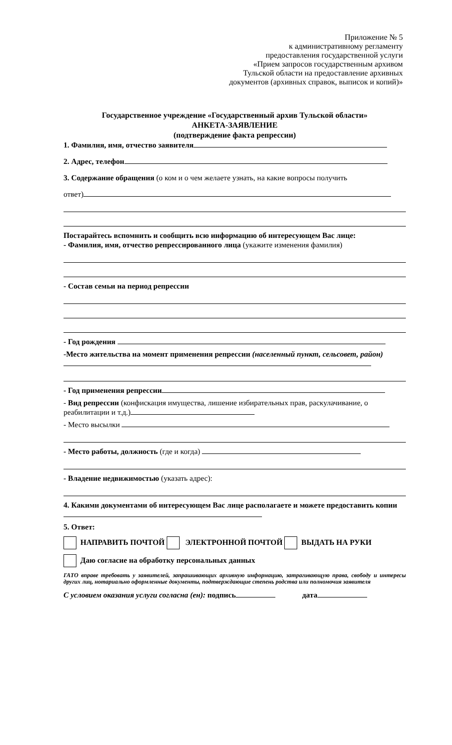Приложение № 5
к административному регламенту
предоставления государственной услуги
«Прием запросов государственным архивом
Тульской области на предоставление архивных
документов (архивных справок, выписок и копий)»
Государственное учреждение «Государственный архив Тульской области»
АНКЕТА-ЗАЯВЛЕНИЕ
(подтверждение факта репрессии)
1. Фамилия, имя, отчество заявителя
2. Адрес, телефон
3. Содержание обращения (о ком и о чем желаете узнать, на какие вопросы получить
ответ)
Постарайтесь вспомнить и сообщить всю информацию об интересующем Вас лице:
- Фамилия, имя, отчество репрессированного лица (укажите изменения фамилия)
- Состав семьи на период репрессии
- Год рождения
-Место жительства на момент применения репрессии (населенный пункт, сельсовет, район)
- Год применения репрессии
- Вид репрессии (конфискация имущества, лишение избирательных прав, раскулачивание, о реабилитации и т.д.)
- Место высылки
- Место работы, должность (где и когда)
- Владение недвижимостью (указать адрес):
4. Какими документами об интересующем Вас лице располагаете и можете предоставить копии
5. Ответ:
НАПРАВИТЬ ПОЧТОЙ ЭЛЕКТРОННОЙ ПОЧТОЙ ВЫДАТЬ НА РУКИ
Даю согласие на обработку персональных данных
ГАТО вправе требовать у заявителей, запрашивающих архивную информацию, затрагивающую права, свободу и интересы других лиц, нотариально оформленные документы, подтверждающие степень родства или полномочия заявителя
С условием оказания услуги согласна (ен): подпись дата